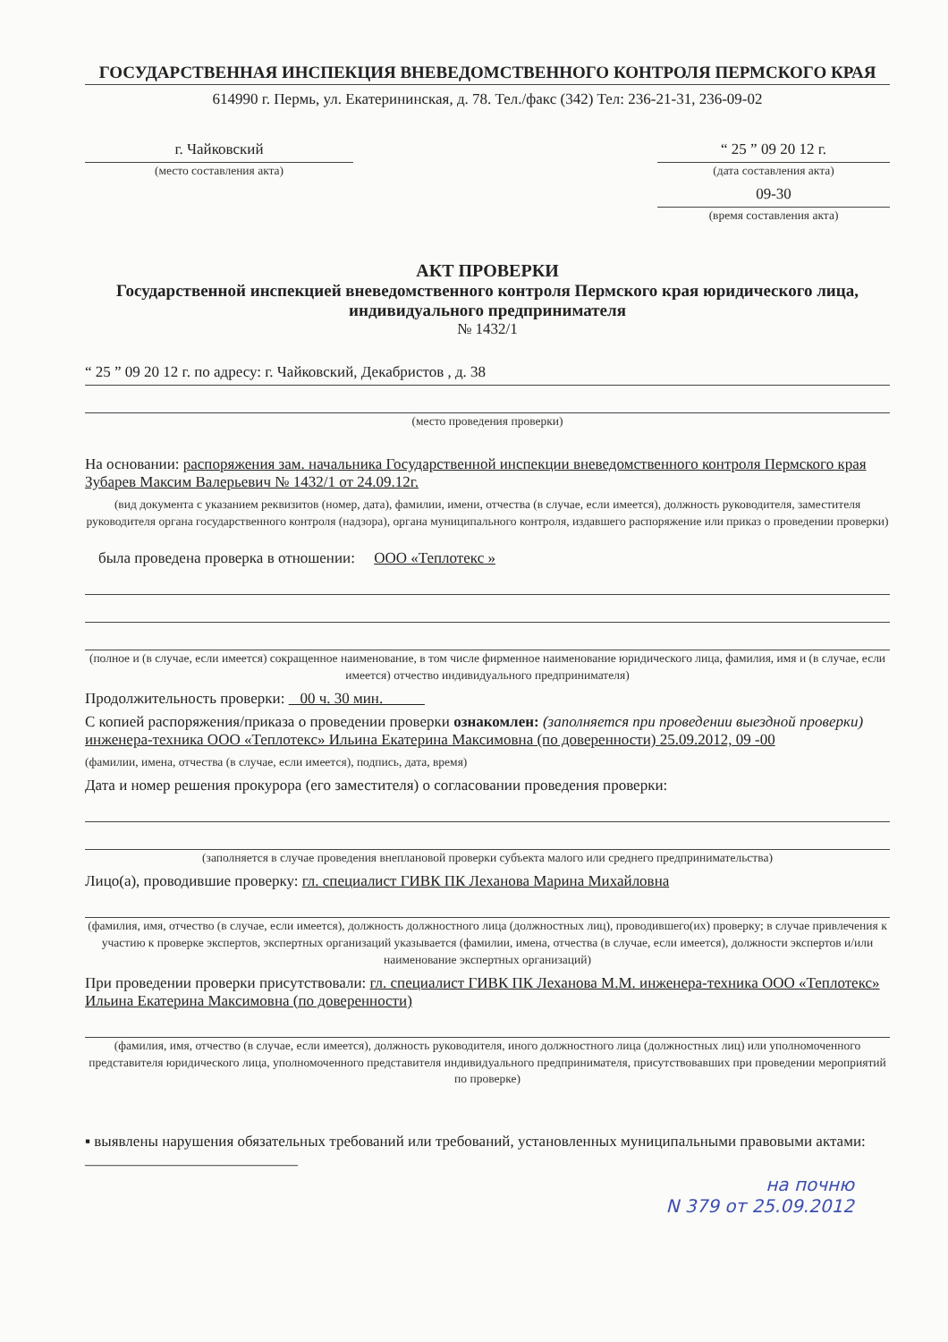ГОСУДАРСТВЕННАЯ ИНСПЕКЦИЯ ВНЕВЕДОМСТВЕННОГО КОНТРОЛЯ ПЕРМСКОГО КРАЯ
614990 г. Пермь, ул. Екатерининская, д. 78. Тел./факс (342) Тел: 236-21-31, 236-09-02
г. Чайковский
(место составления акта)
“ 25 ” 09 20 12 г.
(дата составления акта)
09-30
(время составления акта)
АКТ ПРОВЕРКИ
Государственной инспекцией вневедомственного контроля Пермского края юридического лица, индивидуального предпринимателя
№ 1432/1
“ 25 ” 09 20 12 г. по адресу: г. Чайковский, Декабристов , д. 38
(место проведения проверки)
На основании: распоряжения зам. начальника Государственной инспекции вневедомственного контроля Пермского края Зубарев Максим Валерьевич № 1432/1 от 24.09.12г.
(вид документа с указанием реквизитов (номер, дата), фамилии, имени, отчества (в случае, если имеется), должность руководителя, заместителя руководителя органа государственного контроля (надзора), органа муниципального контроля, издавшего распоряжение или приказ о проведении проверки)
была проведена проверка в отношении: ООО «Теплотекс »
(полное и (в случае, если имеется) сокращенное наименование, в том числе фирменное наименование юридического лица, фамилия, имя и (в случае, если имеется) отчество индивидуального предпринимателя)
Продолжительность проверки: 00 ч. 30 мин.
С копией распоряжения/приказа о проведении проверки ознакомлен: (заполняется при проведении выездной проверки) инженера-техника ООО «Теплотекс» Ильина Екатерина Максимовна (по доверенности) 25.09.2012, 09 -00
(фамилии, имена, отчества (в случае, если имеется), подпись, дата, время)
Дата и номер решения прокурора (его заместителя) о согласовании проведения проверки:
(заполняется в случае проведения внеплановой проверки субъекта малого или среднего предпринимательства)
Лицо(а), проводившие проверку: гл. специалист ГИВК ПК Леханова Марина Михайловна
(фамилия, имя, отчество (в случае, если имеется), должность должностного лица (должностных лиц), проводившего(их) проверку; в случае привлечения к участию к проверке экспертов, экспертных организаций указывается (фамилии, имена, отчества (в случае, если имеется), должности экспертов и/или наименование экспертных организаций)
При проведении проверки присутствовали: гл. специалист ГИВК ПК Леханова М.М. инженера-техника ООО «Теплотекс» Ильина Екатерина Максимовна (по доверенности)
(фамилия, имя, отчество (в случае, если имеется), должность руководителя, иного должностного лица (должностных лиц) или уполномоченного представителя юридического лица, уполномоченного представителя индивидуального предпринимателя, присутствовавших при проведении мероприятий по проверке)
▪ выявлены нарушения обязательных требований или требований, установленных муниципальными правовыми актами: ____________________________
на почню
N 379 от 25.09.2012